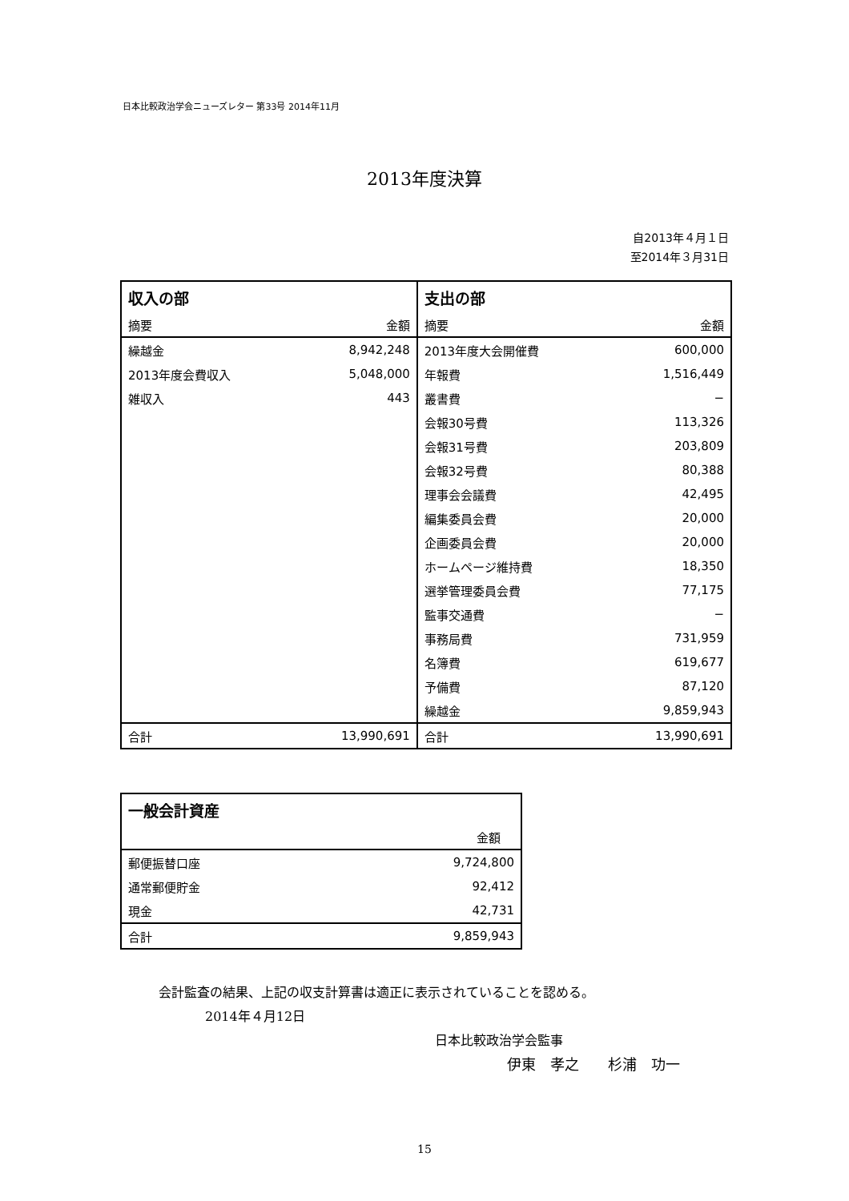日本比較政治学会ニューズレター 第33号 2014年11月
2013年度決算
自2013年４月１日
至2014年３月31日
| 収入の部 | | 支出の部 | |
| --- | --- | --- | --- |
| 摘要 | 金額 | 摘要 | 金額 |
| 繰越金 | 8,942,248 | 2013年度大会開催費 | 600,000 |
| 2013年度会費収入 | 5,048,000 | 年報費 | 1,516,449 |
| 雑収入 | 443 | 叢書費 | − |
| | | 会報30号費 | 113,326 |
| | | 会報31号費 | 203,809 |
| | | 会報32号費 | 80,388 |
| | | 理事会会議費 | 42,495 |
| | | 編集委員会費 | 20,000 |
| | | 企画委員会費 | 20,000 |
| | | ホームページ維持費 | 18,350 |
| | | 選挙管理委員会費 | 77,175 |
| | | 監事交通費 | − |
| | | 事務局費 | 731,959 |
| | | 名簿費 | 619,677 |
| | | 予備費 | 87,120 |
| | | 繰越金 | 9,859,943 |
| 合計 | 13,990,691 | 合計 | 13,990,691 |
| 一般会計資産 | |
| --- | --- |
| | 金額 |
| 郵便振替口座 | 9,724,800 |
| 通常郵便貯金 | 92,412 |
| 現金 | 42,731 |
| 合計 | 9,859,943 |
会計監査の結果、上記の収支計算書は適正に表示されていることを認める。
2014年４月12日
日本比較政治学会監事
伊東　孝之　　杉浦　功一
15